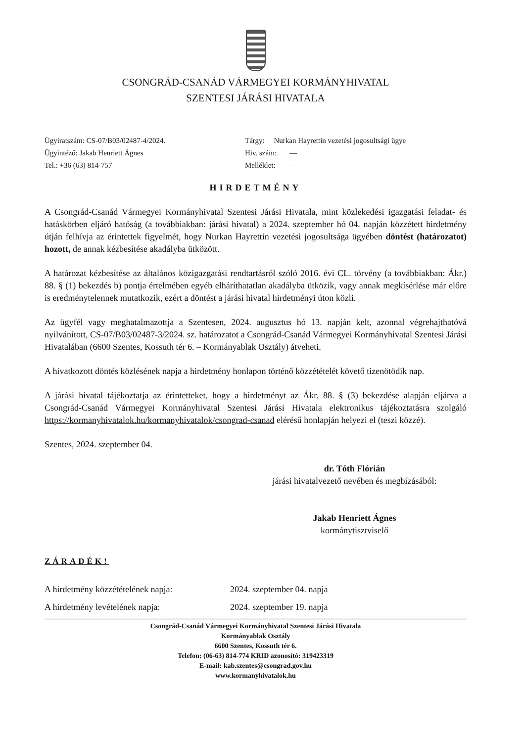CSONGRÁD-CSANÁD VÁRMEGYEI KORMÁNYHIVATAL
SZENTESI JÁRÁSI HIVATALA
Ügyiratszám: CS-07/B03/02487-4/2024.
Ügyintéző: Jakab Henriett Ágnes
Tel.: +36 (63) 814-757
Tárgy: Nurkan Hayrettin vezetési jogosultsági ügye
Hiv. szám: —
Melléklet: —
HIRDETMÉNY
A Csongrád-Csanád Vármegyei Kormányhivatal Szentesi Járási Hivatala, mint közlekedési igazgatási feladat- és hatáskörben eljáró hatóság (a továbbiakban: járási hivatal) a 2024. szeptember hó 04. napján közzétett hirdetmény útján felhívja az érintettek figyelmét, hogy Nurkan Hayrettin vezetési jogosultsága ügyében döntést (határozatot) hozott, de annak kézbesítése akadályba ütközött.
A határozat kézbesítése az általános közigazgatási rendtartásról szóló 2016. évi CL. törvény (a továbbiakban: Ákr.) 88. § (1) bekezdés b) pontja értelmében egyéb elháríthatatlan akadályba ütközik, vagy annak megkísérlése már előre is eredménytelennek mutatkozik, ezért a döntést a járási hivatal hirdetményi úton közli.
Az ügyfél vagy meghatalmazottja a Szentesen, 2024. augusztus hó 13. napján kelt, azonnal végrehajthatóvá nyilvánított, CS-07/B03/02487-3/2024. sz. határozatot a Csongrád-Csanád Vármegyei Kormányhivatal Szentesi Járási Hivatalában (6600 Szentes, Kossuth tér 6. – Kormányablak Osztály) átveheti.
A hivatkozott döntés közlésének napja a hirdetmény honlapon történő közzétételét követő tizenötödik nap.
A járási hivatal tájékoztatja az érintetteket, hogy a hirdetményt az Ákr. 88. § (3) bekezdése alapján eljárva a Csongrád-Csanád Vármegyei Kormányhivatal Szentesi Járási Hivatala elektronikus tájékoztatásra szolgáló https://kormanyhivatalok.hu/kormanyhivatalok/csongrad-csanad elérésű honlapján helyezi el (teszi közzé).
Szentes, 2024. szeptember 04.
dr. Tóth Flórián
járási hivatalvezető nevében és megbízásából:
Jakab Henriett Ágnes
kormánytisztviselő
ZÁRADÉK!
A hirdetmény közzétételének napja: 2024. szeptember 04. napja
A hirdetmény levételének napja: 2024. szeptember 19. napja
Csongrád-Csanád Vármegyei Kormányhivatal Szentesi Járási Hivatala
Kormányablak Osztály
6600 Szentes, Kossuth tér 6.
Telefon: (06-63) 814-774 KRID azonosító: 319423319
E-mail: kab.szentes@csongrad.gov.hu
www.kormanyhivatalok.hu